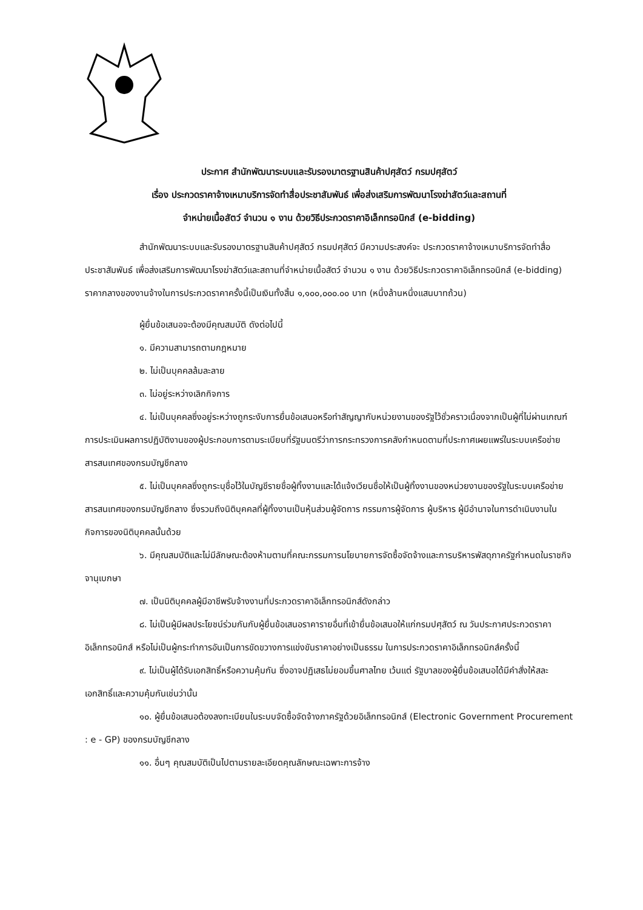ประกาศ สำนักพัฒนาระบบและรับรองมาตรฐานสินค้าปศุสัตว์ กรมปศุสัตว์
เรื่อง ประกวดราคาจ้างเหมาบริการจัดทำสื่อประชาสัมพันธ์ เพื่อส่งเสริมการพัฒนาโรงฆ่าสัตว์และสถานที่
จำหน่ายเนื้อสัตว์ จำนวน ๑ งาน ด้วยวิธีประกวดราคาอิเล็กทรอนิกส์ (e-bidding)
สำนักพัฒนาระบบและรับรองมาตรฐานสินค้าปศุสัตว์ กรมปศุสัตว์ มีความประสงค์จะ ประกวดราคาจ้างเหมาบริการจัดทำสื่อประชาสัมพันธ์ เพื่อส่งเสริมการพัฒนาโรงฆ่าสัตว์และสถานที่จำหน่ายเนื้อสัตว์ จำนวน ๑ งาน ด้วยวิธีประกวดราคาอิเล็กทรอนิกส์ (e-bidding) ราคากลางของงานจ้างในการประกวดราคาครั้งนี้เป็นเงินทั้งสิ้น ๑,๑๐๐,๐๐๐.๐๐ บาท (หนึ่งล้านหนึ่งแสนบาทถ้วน)
ผู้ยื่นข้อเสนอจะต้องมีคุณสมบัติ ดังต่อไปนี้
๑. มีความสามารถตามกฎหมาย
๒. ไม่เป็นบุคคลล้มละลาย
๓. ไม่อยู่ระหว่างเลิกกิจการ
๔. ไม่เป็นบุคคลซึ่งอยู่ระหว่างถูกระงับการยื่นข้อเสนอหรือทำสัญญากับหน่วยงานของรัฐไว้ชั่วคราวเนื่องจากเป็นผู้ที่ไม่ผ่านเกณฑ์การประเมินผลการปฏิบัติงานของผู้ประกอบการตามระเบียบที่รัฐมนตรีว่าการกระทรวงการคลังกำหนดตามที่ประกาศเผยแพร่ในระบบเครือข่ายสารสนเทศของกรมบัญชีกลาง
๕. ไม่เป็นบุคคลซึ่งถูกระบุชื่อไว้ในบัญชีรายชื่อผู้ทิ้งงานและได้แจ้งเวียนชื่อให้เป็นผู้ทิ้งงานของหน่วยงานของรัฐในระบบเครือข่ายสารสนเทศของกรมบัญชีกลาง ซึ่งรวมถึงนิติบุคคลที่ผู้ทิ้งงานเป็นหุ้นส่วนผู้จัดการ กรรมการผู้จัดการ ผู้บริหาร ผู้มีอำนาจในการดำเนินงานในกิจการของนิติบุคคลนั้นด้วย
๖. มีคุณสมบัติและไม่มีลักษณะต้องห้ามตามที่คณะกรรมการนโยบายการจัดซื้อจัดจ้างและการบริหารพัสดุภาครัฐกำหนดในราชกิจจานุเบกษา
๗. เป็นนิติบุคคลผู้มีอาชีพรับจ้างงานที่ประกวดราคาอิเล็กทรอนิกส์ดังกล่าว
๘. ไม่เป็นผู้มีผลประโยชน์ร่วมกันกับผู้ยื่นข้อเสนอราคารายอื่นที่เข้ายื่นข้อเสนอให้แก่กรมปศุสัตว์ ณ วันประกาศประกวดราคาอิเล็กทรอนิกส์ หรือไม่เป็นผู้กระทำการอันเป็นการขัดขวางการแข่งขันราคาอย่างเป็นธรรม ในการประกวดราคาอิเล็กทรอนิกส์ครั้งนี้
๙. ไม่เป็นผู้ได้รับเอกสิทธิ์หรือความคุ้มกัน ซึ่งอาจปฏิเสธไม่ยอมขึ้นศาลไทย เว้นแต่ รัฐบาลของผู้ยื่นข้อเสนอได้มีคำสั่งให้สละเอกสิทธิ์และความคุ้มกันเช่นว่านั้น
๑๐. ผู้ยื่นข้อเสนอต้องลงทะเบียนในระบบจัดซื้อจัดจ้างภาครัฐด้วยอิเล็กทรอนิกส์ (Electronic Government Procurement : e - GP) ของกรมบัญชีกลาง
๑๑. อื่นๆ คุณสมบัติเป็นไปตามรายละเอียดคุณลักษณะเฉพาะการจ้าง